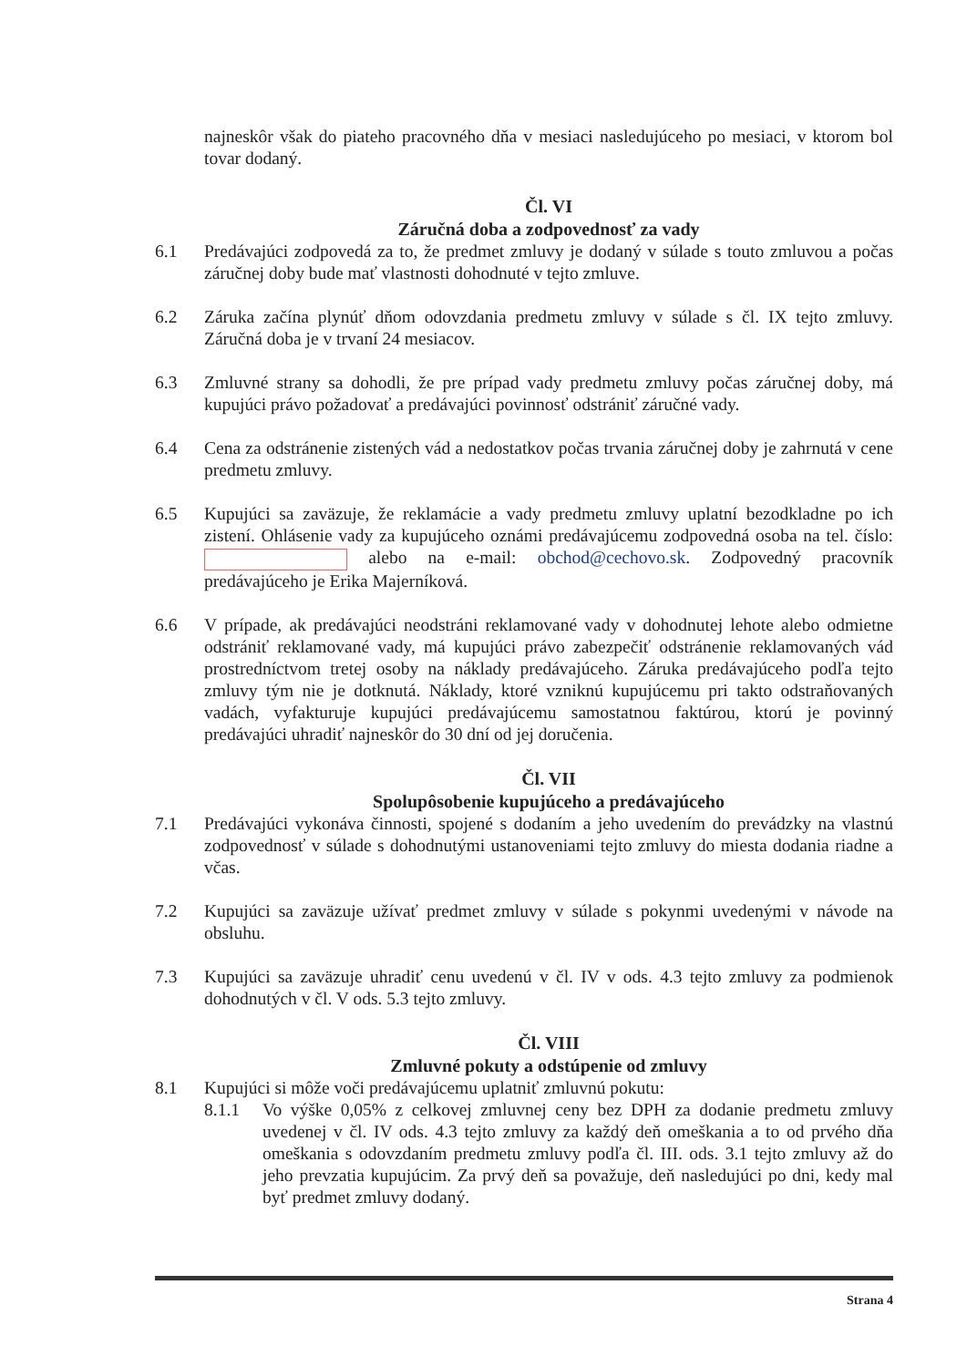najneskôr však do piateho pracovného dňa v mesiaci nasledujúceho po mesiaci, v ktorom bol tovar dodaný.
Čl. VI
Záručná doba a zodpovednosť za vady
6.1 Predávajúci zodpovedá za to, že predmet zmluvy je dodaný v súlade s touto zmluvou a počas záručnej doby bude mať vlastnosti dohodnuté v tejto zmluve.
6.2 Záruka začína plynúť dňom odovzdania predmetu zmluvy v súlade s čl. IX tejto zmluvy. Záručná doba je v trvaní 24 mesiacov.
6.3 Zmluvné strany sa dohodli, že pre prípad vady predmetu zmluvy počas záručnej doby, má kupujúci právo požadovať a predávajúci povinnosť odstrániť záručné vady.
6.4 Cena za odstránenie zistených vád a nedostatkov počas trvania záručnej doby je zahrnutá v cene predmetu zmluvy.
6.5 Kupujúci sa zaväzuje, že reklamácie a vady predmetu zmluvy uplatní bezodkladne po ich zistení. Ohlásenie vady za kupujúceho oznámi predávajúcemu zodpovedná osoba na tel. číslo: alebo na e-mail: obchod@cechovo.sk. Zodpovedný pracovník predávajúceho je Erika Majerníková.
6.6 V prípade, ak predávajúci neodstráni reklamované vady v dohodnutej lehote alebo odmietne odstrániť reklamované vady, má kupujúci právo zabezpečiť odstránenie reklamovaných vád prostredníctvom tretej osoby na náklady predávajúceho. Záruka predávajúceho podľa tejto zmluvy tým nie je dotknutá. Náklady, ktoré vzniknú kupujúcemu pri takto odstraňovaných vadách, vyfakturuje kupujúci predávajúcemu samostatnou faktúrou, ktorú je povinný predávajúci uhradiť najneskôr do 30 dní od jej doručenia.
Čl. VII
Spolupôsobenie kupujúceho a predávajúceho
7.1 Predávajúci vykonáva činnosti, spojené s dodaním a jeho uvedením do prevádzky na vlastnú zodpovednosť v súlade s dohodnutými ustanoveniami tejto zmluvy do miesta dodania riadne a včas.
7.2 Kupujúci sa zaväzuje užívať predmet zmluvy v súlade s pokynmi uvedenými v návode na obsluhu.
7.3 Kupujúci sa zaväzuje uhradiť cenu uvedenú v čl. IV v ods. 4.3 tejto zmluvy za podmienok dohodnutých v čl. V ods. 5.3 tejto zmluvy.
Čl. VIII
Zmluvné pokuty a odstúpenie od zmluvy
8.1 Kupujúci si môže voči predávajúcemu uplatniť zmluvnú pokutu:
8.1.1 Vo výške 0,05% z celkovej zmluvnej ceny bez DPH za dodanie predmetu zmluvy uvedenej v čl. IV ods. 4.3 tejto zmluvy za každý deň omeškania a to od prvého dňa omeškania s odovzdaním predmetu zmluvy podľa čl. III. ods. 3.1 tejto zmluvy až do jeho prevzatia kupujúcim. Za prvý deň sa považuje, deň nasledujúci po dni, kedy mal byť predmet zmluvy dodaný.
Strana 4